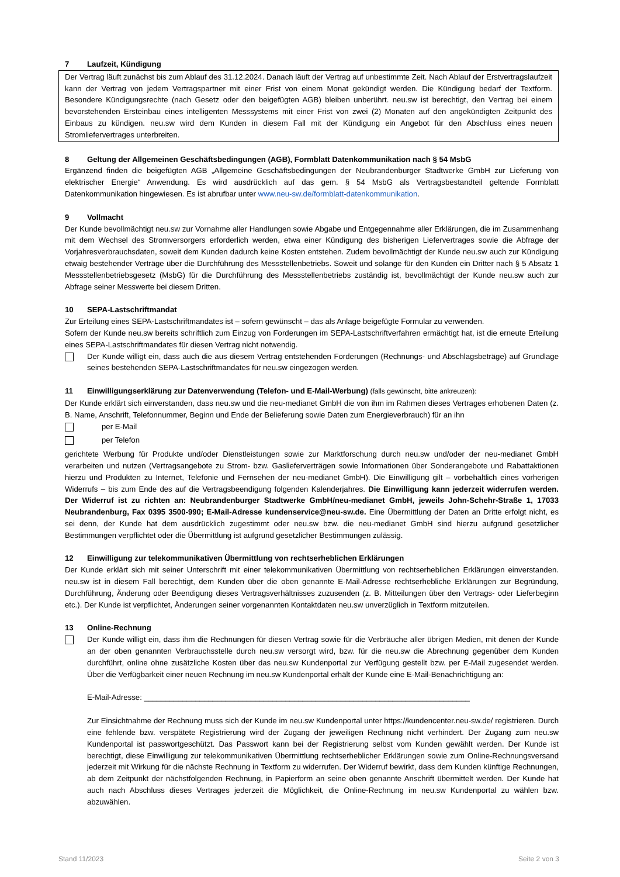7 Laufzeit, Kündigung
Der Vertrag läuft zunächst bis zum Ablauf des 31.12.2024. Danach läuft der Vertrag auf unbestimmte Zeit. Nach Ablauf der Erstvertragslaufzeit kann der Vertrag von jedem Vertragspartner mit einer Frist von einem Monat gekündigt werden. Die Kündigung bedarf der Textform. Besondere Kündigungsrechte (nach Gesetz oder den beigefügten AGB) bleiben unberührt. neu.sw ist berechtigt, den Vertrag bei einem bevorstehenden Ersteinbau eines intelligenten Messsystems mit einer Frist von zwei (2) Monaten auf den angekündigten Zeitpunkt des Einbaus zu kündigen. neu.sw wird dem Kunden in diesem Fall mit der Kündigung ein Angebot für den Abschluss eines neuen Stromliefervertrages unterbreiten.
8 Geltung der Allgemeinen Geschäftsbedingungen (AGB), Formblatt Datenkommunikation nach § 54 MsbG
Ergänzend finden die beigefügten AGB „Allgemeine Geschäftsbedingungen der Neubrandenburger Stadtwerke GmbH zur Lieferung von elektrischer Energie“ Anwendung. Es wird ausdrücklich auf das gem. § 54 MsbG als Vertragsbestandteil geltende Formblatt Datenkommunikation hingewiesen. Es ist abrufbar unter www.neu-sw.de/formblatt-datenkommunikation.
9 Vollmacht
Der Kunde bevollmächtigt neu.sw zur Vornahme aller Handlungen sowie Abgabe und Entgegennahme aller Erklärungen, die im Zusammenhang mit dem Wechsel des Stromversorgers erforderlich werden, etwa einer Kündigung des bisherigen Liefervertrages sowie die Abfrage der Vorjahresverbrauchsdaten, soweit dem Kunden dadurch keine Kosten entstehen. Zudem bevollmächtigt der Kunde neu.sw auch zur Kündigung etwaig bestehender Verträge über die Durchführung des Messstellenbetriebs. Soweit und solange für den Kunden ein Dritter nach § 5 Absatz 1 Messstellenbetriebsgesetz (MsbG) für die Durchführung des Messstellenbetriebs zuständig ist, bevollmächtigt der Kunde neu.sw auch zur Abfrage seiner Messwerte bei diesem Dritten.
10 SEPA-Lastschriftmandat
Zur Erteilung eines SEPA-Lastschriftmandates ist – sofern gewünscht – das als Anlage beigefügte Formular zu verwenden.
Sofern der Kunde neu.sw bereits schriftlich zum Einzug von Forderungen im SEPA-Lastschriftverfahren ermächtigt hat, ist die erneute Erteilung eines SEPA-Lastschriftmandates für diesen Vertrag nicht notwendig.
Der Kunde willigt ein, dass auch die aus diesem Vertrag entstehenden Forderungen (Rechnungs- und Abschlagsbeträge) auf Grundlage seines bestehenden SEPA-Lastschriftmandates für neu.sw eingezogen werden.
11 Einwilligungserklärung zur Datenverwendung (Telefon- und E-Mail-Werbung) (falls gewünscht, bitte ankreuzen):
Der Kunde erklärt sich einverstanden, dass neu.sw und die neu-medianet GmbH die von ihm im Rahmen dieses Vertrages erhobenen Daten (z. B. Name, Anschrift, Telefonnummer, Beginn und Ende der Belieferung sowie Daten zum Energieverbrauch) für an ihn
per E-Mail
per Telefon
gerichtete Werbung für Produkte und/oder Dienstleistungen sowie zur Marktforschung durch neu.sw und/oder der neu-medianet GmbH verarbeiten und nutzen (Vertragsangebote zu Strom- bzw. Gaslieferverträgen sowie Informationen über Sonderangebote und Rabattaktionen hierzu und Produkten zu Internet, Telefonie und Fernsehen der neu-medianet GmbH). Die Einwilligung gilt – vorbehaltlich eines vorherigen Widerrufs – bis zum Ende des auf die Vertragsbeendigung folgenden Kalenderjahres. Die Einwilligung kann jederzeit widerrufen werden. Der Widerruf ist zu richten an: Neubrandenburger Stadtwerke GmbH/neu-medianet GmbH, jeweils John-Schehr-Straße 1, 17033 Neubrandenburg, Fax 0395 3500-990; E-Mail-Adresse kundenservice@neu-sw.de. Eine Übermittlung der Daten an Dritte erfolgt nicht, es sei denn, der Kunde hat dem ausdrücklich zugestimmt oder neu.sw bzw. die neu-medianet GmbH sind hierzu aufgrund gesetzlicher Bestimmungen verpflichtet oder die Übermittlung ist aufgrund gesetzlicher Bestimmungen zulässig.
12 Einwilligung zur telekommunikativen Übermittlung von rechtserheblichen Erklärungen
Der Kunde erklärt sich mit seiner Unterschrift mit einer telekommunikativen Übermittlung von rechtserheblichen Erklärungen einverstanden. neu.sw ist in diesem Fall berechtigt, dem Kunden über die oben genannte E-Mail-Adresse rechtserhebliche Erklärungen zur Begründung, Durchführung, Änderung oder Beendigung dieses Vertragsverhältnisses zuzusenden (z. B. Mitteilungen über den Vertrags- oder Lieferbeginn etc.). Der Kunde ist verpflichtet, Änderungen seiner vorgenannten Kontaktdaten neu.sw unverzüglich in Textform mitzuteilen.
13 Online-Rechnung
Der Kunde willigt ein, dass ihm die Rechnungen für diesen Vertrag sowie für die Verbräuche aller übrigen Medien, mit denen der Kunde an der oben genannten Verbrauchsstelle durch neu.sw versorgt wird, bzw. für die neu.sw die Abrechnung gegenüber dem Kunden durchführt, online ohne zusätzliche Kosten über das neu.sw Kundenportal zur Verfügung gestellt bzw. per E-Mail zugesendet werden. Über die Verfügbarkeit einer neuen Rechnung im neu.sw Kundenportal erhält der Kunde eine E-Mail-Benachrichtigung an:
E-Mail-Adresse: ____________________________________________________________________________
Zur Einsichtnahme der Rechnung muss sich der Kunde im neu.sw Kundenportal unter https://kundencenter.neu-sw.de/ registrieren. Durch eine fehlende bzw. verspätete Registrierung wird der Zugang der jeweiligen Rechnung nicht verhindert. Der Zugang zum neu.sw Kundenportal ist passwortgeschützt. Das Passwort kann bei der Registrierung selbst vom Kunden gewählt werden. Der Kunde ist berechtigt, diese Einwilligung zur telekommunikativen Übermittlung rechtserheblicher Erklärungen sowie zum Online-Rechnungsversand jederzeit mit Wirkung für die nächste Rechnung in Textform zu widerrufen. Der Widerruf bewirkt, dass dem Kunden künftige Rechnungen, ab dem Zeitpunkt der nächstfolgenden Rechnung, in Papierform an seine oben genannte Anschrift übermittelt werden. Der Kunde hat auch nach Abschluss dieses Vertrages jederzeit die Möglichkeit, die Online-Rechnung im neu.sw Kundenportal zu wählen bzw. abzuwählen.
Stand 11/2023 Seite 2 von 3